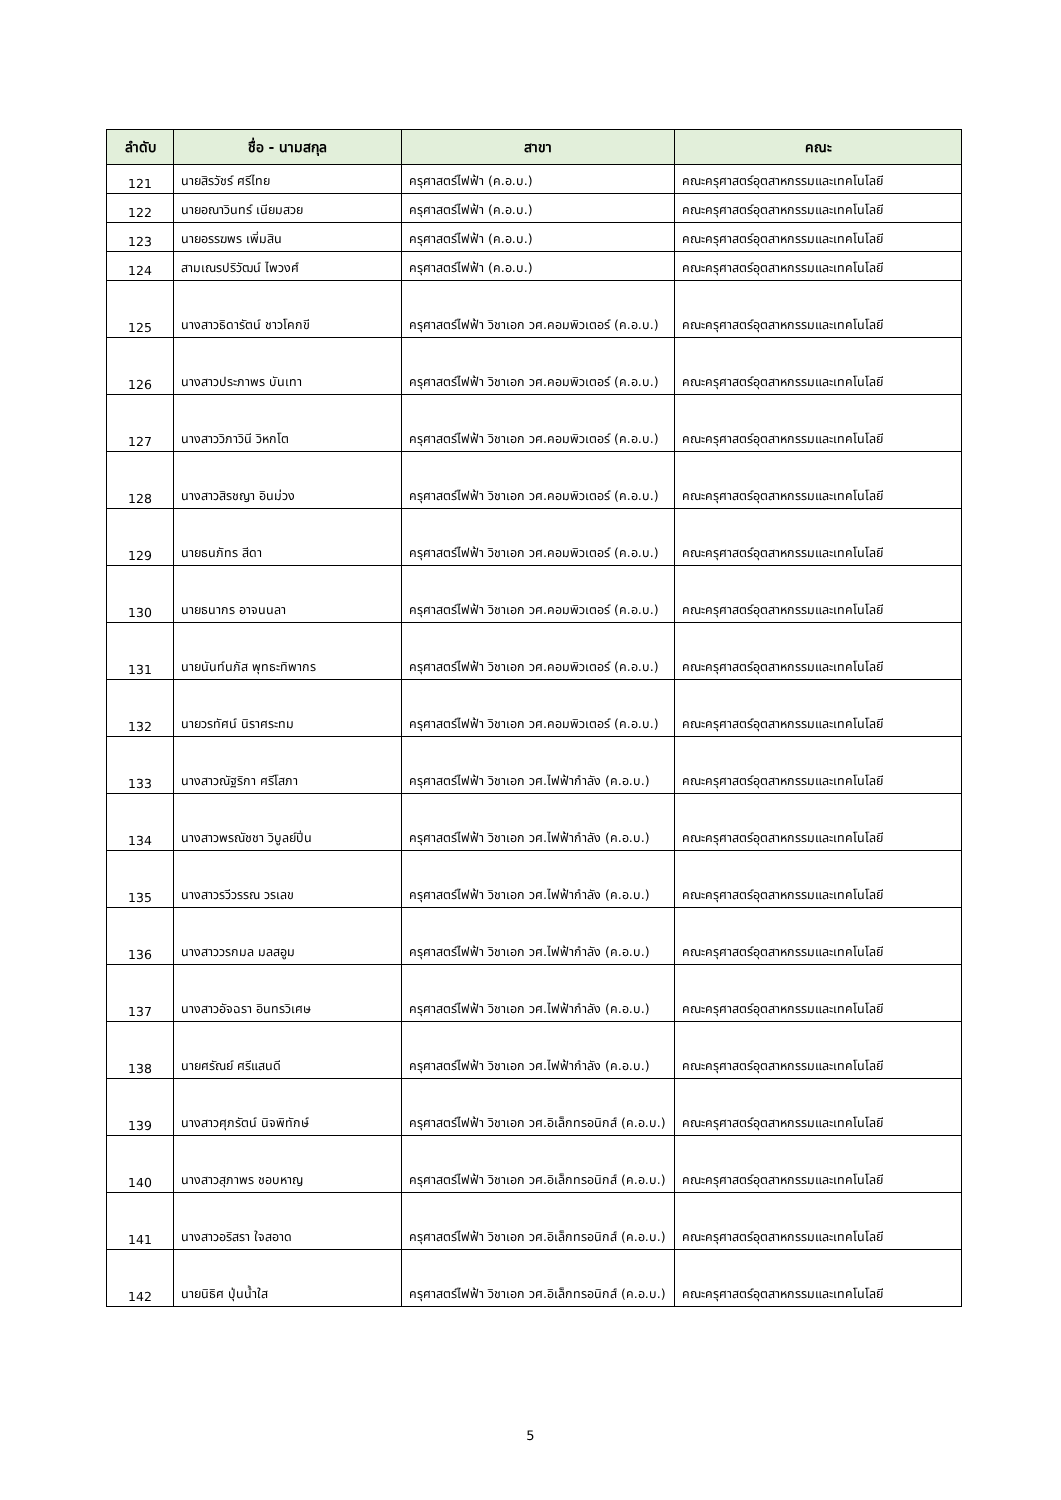| ลำดับ | ชื่อ - นามสกุล | สาขา | คณะ |
| --- | --- | --- | --- |
| 121 | นายสิรวัชร์ ศรีไทย | ครุศาสตร์ไฟฟ้า (ค.อ.บ.) | คณะครุศาสตร์อุตสาหกรรมและเทคโนโลยี |
| 122 | นายอณาวินทร์ เนียมสวย | ครุศาสตร์ไฟฟ้า (ค.อ.บ.) | คณะครุศาสตร์อุตสาหกรรมและเทคโนโลยี |
| 123 | นายอรรฆพร เพิ่มสิน | ครุศาสตร์ไฟฟ้า (ค.อ.บ.) | คณะครุศาสตร์อุตสาหกรรมและเทคโนโลยี |
| 124 | สามเณรปริวัฒน์ ไพวงศ์ | ครุศาสตร์ไฟฟ้า (ค.อ.บ.) | คณะครุศาสตร์อุตสาหกรรมและเทคโนโลยี |
| 125 | นางสาวธิดารัตน์ ชาวโคกขี | ครุศาสตร์ไฟฟ้า วิชาเอก วศ.คอมพิวเตอร์ (ค.อ.บ.) | คณะครุศาสตร์อุตสาหกรรมและเทคโนโลยี |
| 126 | นางสาวประภาพร บันเทา | ครุศาสตร์ไฟฟ้า วิชาเอก วศ.คอมพิวเตอร์ (ค.อ.บ.) | คณะครุศาสตร์อุตสาหกรรมและเทคโนโลยี |
| 127 | นางสาววิภาวินี วิหกโต | ครุศาสตร์ไฟฟ้า วิชาเอก วศ.คอมพิวเตอร์ (ค.อ.บ.) | คณะครุศาสตร์อุตสาหกรรมและเทคโนโลยี |
| 128 | นางสาวสิรชญา อินม่วง | ครุศาสตร์ไฟฟ้า วิชาเอก วศ.คอมพิวเตอร์ (ค.อ.บ.) | คณะครุศาสตร์อุตสาหกรรมและเทคโนโลยี |
| 129 | นายธนภัทร สีดา | ครุศาสตร์ไฟฟ้า วิชาเอก วศ.คอมพิวเตอร์ (ค.อ.บ.) | คณะครุศาสตร์อุตสาหกรรมและเทคโนโลยี |
| 130 | นายธนากร อาจนนลา | ครุศาสตร์ไฟฟ้า วิชาเอก วศ.คอมพิวเตอร์ (ค.อ.บ.) | คณะครุศาสตร์อุตสาหกรรมและเทคโนโลยี |
| 131 | นายนันท์นภัส พุทธะทิพากร | ครุศาสตร์ไฟฟ้า วิชาเอก วศ.คอมพิวเตอร์ (ค.อ.บ.) | คณะครุศาสตร์อุตสาหกรรมและเทคโนโลยี |
| 132 | นายวรทัศน์ นิราศระทม | ครุศาสตร์ไฟฟ้า วิชาเอก วศ.คอมพิวเตอร์ (ค.อ.บ.) | คณะครุศาสตร์อุตสาหกรรมและเทคโนโลยี |
| 133 | นางสาวณัฐริกา ศรีโสภา | ครุศาสตร์ไฟฟ้า วิชาเอก วศ.ไฟฟ้ากำลัง (ค.อ.บ.) | คณะครุศาสตร์อุตสาหกรรมและเทคโนโลยี |
| 134 | นางสาวพรณัชชา วิบูลย์ปิ่น | ครุศาสตร์ไฟฟ้า วิชาเอก วศ.ไฟฟ้ากำลัง (ค.อ.บ.) | คณะครุศาสตร์อุตสาหกรรมและเทคโนโลยี |
| 135 | นางสาวรวีวรรณ วรเลข | ครุศาสตร์ไฟฟ้า วิชาเอก วศ.ไฟฟ้ากำลัง (ค.อ.บ.) | คณะครุศาสตร์อุตสาหกรรมและเทคโนโลยี |
| 136 | นางสาววรกมล มลสอูม | ครุศาสตร์ไฟฟ้า วิชาเอก วศ.ไฟฟ้ากำลัง (ค.อ.บ.) | คณะครุศาสตร์อุตสาหกรรมและเทคโนโลยี |
| 137 | นางสาวอัจฉรา อินทรวิเศษ | ครุศาสตร์ไฟฟ้า วิชาเอก วศ.ไฟฟ้ากำลัง (ค.อ.บ.) | คณะครุศาสตร์อุตสาหกรรมและเทคโนโลยี |
| 138 | นายศรัณย์ ศรีแสนดี | ครุศาสตร์ไฟฟ้า วิชาเอก วศ.ไฟฟ้ากำลัง (ค.อ.บ.) | คณะครุศาสตร์อุตสาหกรรมและเทคโนโลยี |
| 139 | นางสาวศุภรัตน์ นิจพิทักษ์ | ครุศาสตร์ไฟฟ้า วิชาเอก วศ.อิเล็กทรอนิกส์ (ค.อ.บ.) | คณะครุศาสตร์อุตสาหกรรมและเทคโนโลยี |
| 140 | นางสาวสุภาพร ชอบหาญ | ครุศาสตร์ไฟฟ้า วิชาเอก วศ.อิเล็กทรอนิกส์ (ค.อ.บ.) | คณะครุศาสตร์อุตสาหกรรมและเทคโนโลยี |
| 141 | นางสาวอริสรา ใจสอาด | ครุศาสตร์ไฟฟ้า วิชาเอก วศ.อิเล็กทรอนิกส์ (ค.อ.บ.) | คณะครุศาสตร์อุตสาหกรรมและเทคโนโลยี |
| 142 | นายนิธิศ ปุ่นน้ำใส | ครุศาสตร์ไฟฟ้า วิชาเอก วศ.อิเล็กทรอนิกส์ (ค.อ.บ.) | คณะครุศาสตร์อุตสาหกรรมและเทคโนโลยี |
5